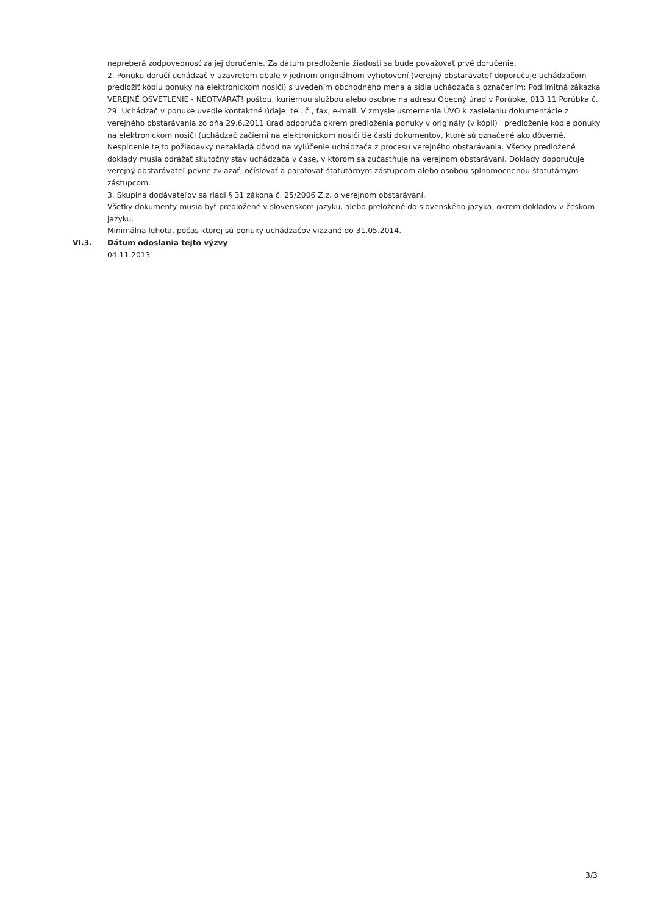nepreberá zodpovednosť za jej doručenie. Za dátum predloženia žiadosti sa bude považovať prvé doručenie.
2. Ponuku doručí uchádzač v uzavretom obale v jednom originálnom vyhotovení (verejný obstarávateľ doporučuje uchádzačom predložiť kópiu ponuky na elektronickom nosiči) s uvedením obchodného mena a sídla uchádzača s označením: Podlimitná zákazka VEREJNÉ OSVETLENIE - NEOTVÁRAŤ! poštou, kuriérnou službou alebo osobne na adresu Obecný úrad v Porúbke, 013 11 Porúbka č. 29. Uchádzač v ponuke uvedie kontaktné údaje: tel. č., fax, e-mail. V zmysle usmernenia ÚVO k zasielaniu dokumentácie z verejného obstarávania zo dňa 29.6.2011 úrad odporúča okrem predloženia ponuky v originály (v kópii) i predloženie kópie ponuky na elektronickom nosiči (uchádzač začierni na elektronickom nosiči tie časti dokumentov, ktoré sú označené ako dôverné. Nesplnenie tejto požiadavky nezakladá dôvod na vylúčenie uchádzača z procesu verejného obstarávania. Všetky predložené doklady musia odrážať skutočný stav uchádzača v čase, v ktorom sa zúčastňuje na verejnom obstarávaní. Doklady doporučuje verejný obstarávateľ pevne zviazať, očíslovať a parafovať štatutárnym zástupcom alebo osobou splnomocnenou štatutárnym zástupcom.
3. Skupina dodávateľov sa riadi § 31 zákona č. 25/2006 Z.z. o verejnom obstarávaní.
Všetky dokumenty musia byť predložené v slovenskom jazyku, alebo preložené do slovenského jazyka, okrem dokladov v českom jazyku.
Minimálna lehota, počas ktorej sú ponuky uchádzačov viazané do 31.05.2014.
VI.3. Dátum odoslania tejto výzvy
04.11.2013
3/3